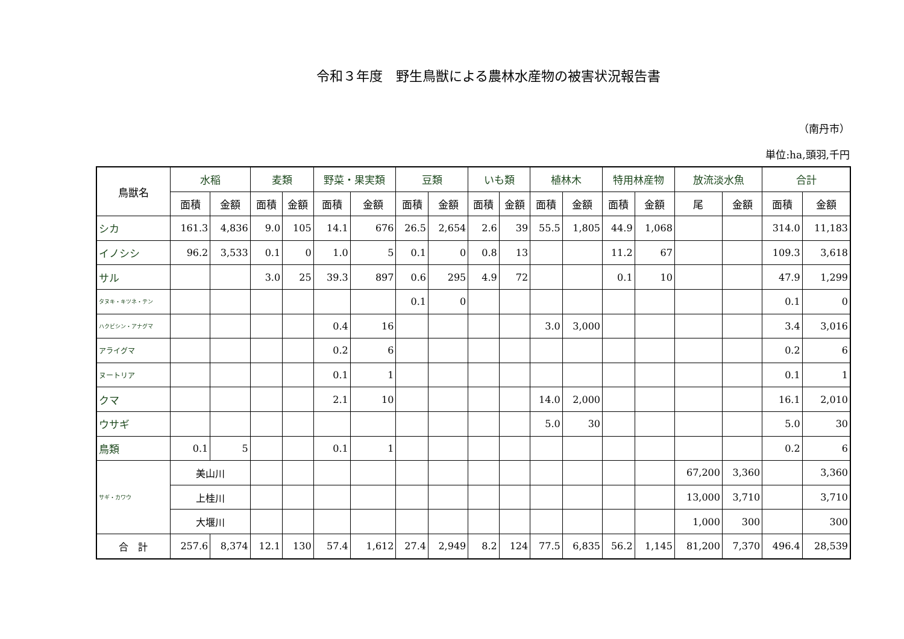令和３年度　野生鳥獣による農林水産物の被害状況報告書
（南丹市）
単位:ha,頭羽,千円
| 鳥獣名 | 水稲 | | 麦類 | | 野菜・果実類 | | 豆類 | | いも類 | | 植林木 | | 特用林産物 | | 放流淡水魚 | | 合計 | |
| --- | --- | --- | --- | --- | --- | --- | --- | --- | --- | --- | --- | --- | --- | --- | --- | --- | --- | --- |
| | 面積 | 金額 | 面積 | 金額 | 面積 | 金額 | 面積 | 金額 | 面積 | 金額 | 面積 | 金額 | 面積 | 金額 | 尾 | 金額 | 面積 | 金額 |
| シカ | 161.3 | 4,836 | 9.0 | 105 | 14.1 | 676 | 26.5 | 2,654 | 2.6 | 39 | 55.5 | 1,805 | 44.9 | 1,068 | | | 314.0 | 11,183 |
| イノシシ | 96.2 | 3,533 | 0.1 | 0 | 1.0 | 5 | 0.1 | 0 | 0.8 | 13 | | | 11.2 | 67 | | | 109.3 | 3,618 |
| サル | | | 3.0 | 25 | 39.3 | 897 | 0.6 | 295 | 4.9 | 72 | | | 0.1 | 10 | | | 47.9 | 1,299 |
| タヌキ・キツネ・テン | | | | | | | 0.1 | 0 | | | | | | | | | 0.1 | 0 |
| ハクビシン・アナグマ | | | | | 0.4 | 16 | | | | | 3.0 | 3,000 | | | | | 3.4 | 3,016 |
| アライグマ | | | | | 0.2 | 6 | | | | | | | | | | | 0.2 | 6 |
| ヌートリア | | | | | 0.1 | 1 | | | | | | | | | | | 0.1 | 1 |
| クマ | | | | | 2.1 | 10 | | | | | 14.0 | 2,000 | | | | | 16.1 | 2,010 |
| ウサギ | | | | | | | | | | | 5.0 | 30 | | | | | 5.0 | 30 |
| 鳥類 | 0.1 | 5 | | | 0.1 | 1 | | | | | | | | | | | 0.2 | 6 |
| サギ・カワウ | 美山川 | | | | | | | | | | | | | | 67,200 | 3,360 | | 3,360 |
| | 上桂川 | | | | | | | | | | | | | | 13,000 | 3,710 | | 3,710 |
| | 大堰川 | | | | | | | | | | | | | | 1,000 | 300 | | 300 |
| 合 計 | 257.6 | 8,374 | 12.1 | 130 | 57.4 | 1,612 | 27.4 | 2,949 | 8.2 | 124 | 77.5 | 6,835 | 56.2 | 1,145 | 81,200 | 7,370 | 496.4 | 28,539 |